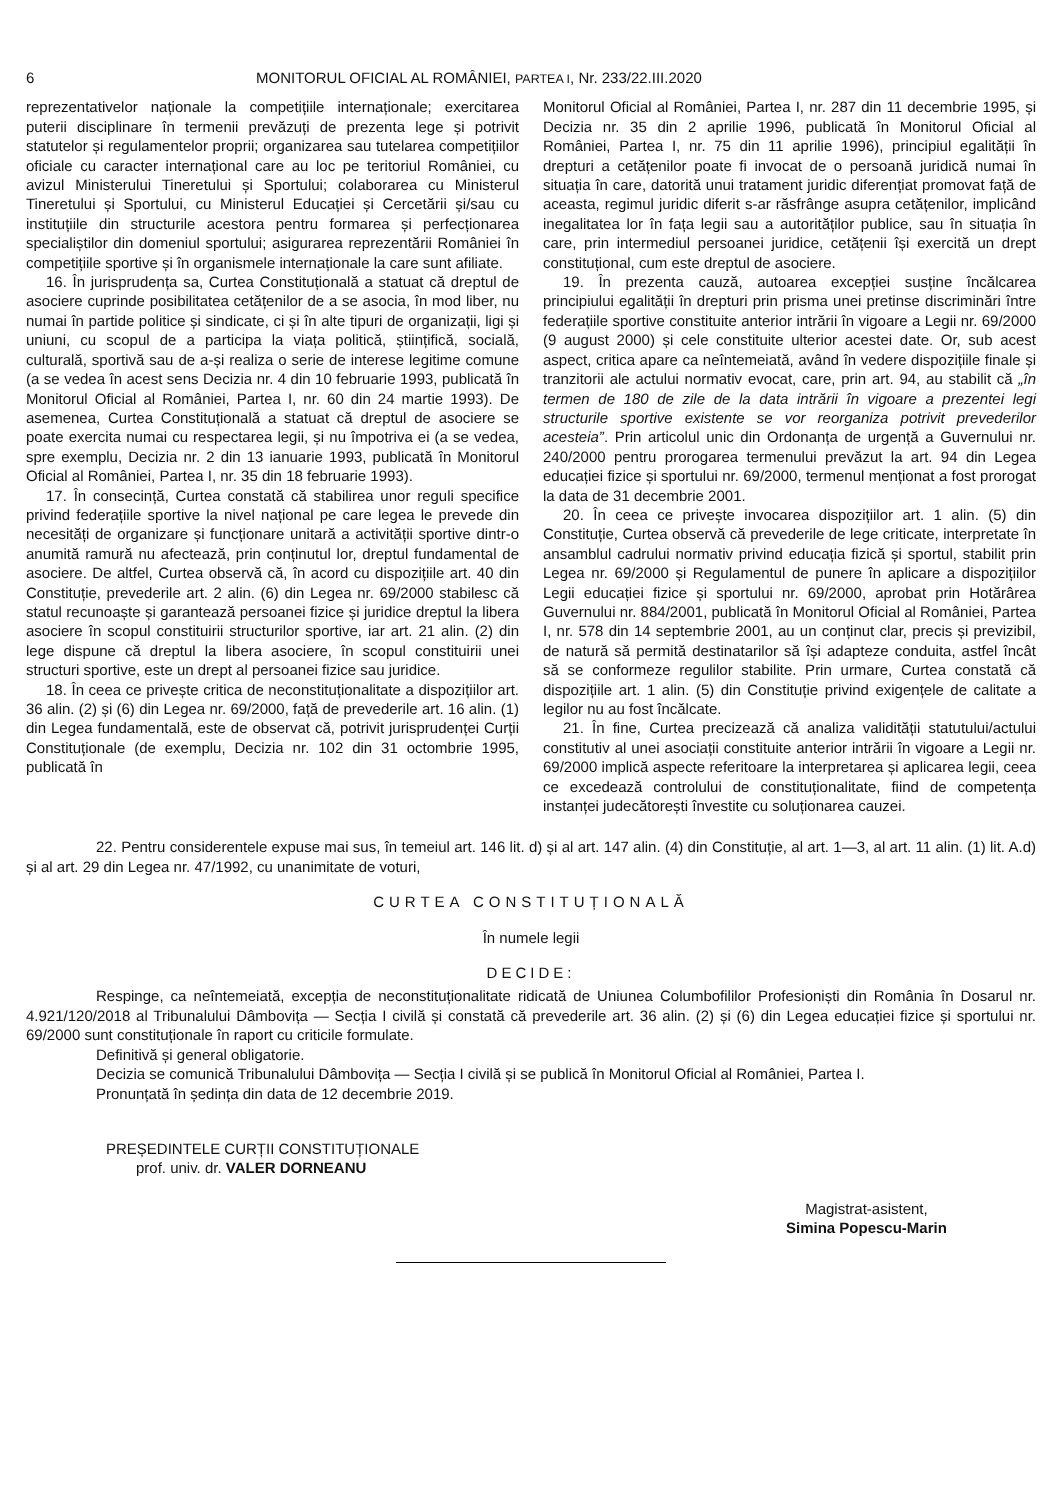6 MONITORUL OFICIAL AL ROMÂNIEI, PARTEA I, Nr. 233/22.III.2020
reprezentativelor naționale la competițiile internaționale; exercitarea puterii disciplinare în termenii prevăzuți de prezenta lege și potrivit statutelor și regulamentelor proprii; organizarea sau tutelarea competițiilor oficiale cu caracter internațional care au loc pe teritoriul României, cu avizul Ministerului Tineretului și Sportului; colaborarea cu Ministerul Tineretului și Sportului, cu Ministerul Educației și Cercetării și/sau cu instituțiile din structurile acestora pentru formarea și perfecționarea specialiștilor din domeniul sportului; asigurarea reprezentării României în competițiile sportive și în organismele internaționale la care sunt afiliate.
16. În jurisprudența sa, Curtea Constituțională a statuat că dreptul de asociere cuprinde posibilitatea cetățenilor de a se asocia, în mod liber, nu numai în partide politice și sindicate, ci și în alte tipuri de organizații, ligi și uniuni, cu scopul de a participa la viața politică, științifică, socială, culturală, sportivă sau de a-și realiza o serie de interese legitime comune (a se vedea în acest sens Decizia nr. 4 din 10 februarie 1993, publicată în Monitorul Oficial al României, Partea I, nr. 60 din 24 martie 1993). De asemenea, Curtea Constituțională a statuat că dreptul de asociere se poate exercita numai cu respectarea legii, și nu împotriva ei (a se vedea, spre exemplu, Decizia nr. 2 din 13 ianuarie 1993, publicată în Monitorul Oficial al României, Partea I, nr. 35 din 18 februarie 1993).
17. În consecință, Curtea constată că stabilirea unor reguli specifice privind federațiile sportive la nivel național pe care legea le prevede din necesități de organizare și funcționare unitară a activității sportive dintr-o anumită ramură nu afectează, prin conținutul lor, dreptul fundamental de asociere. De altfel, Curtea observă că, în acord cu dispozițiile art. 40 din Constituție, prevederile art. 2 alin. (6) din Legea nr. 69/2000 stabilesc că statul recunoaște și garantează persoanei fizice și juridice dreptul la libera asociere în scopul constituirii structurilor sportive, iar art. 21 alin. (2) din lege dispune că dreptul la libera asociere, în scopul constituirii unei structuri sportive, este un drept al persoanei fizice sau juridice.
18. În ceea ce privește critica de neconstituționalitate a dispozițiilor art. 36 alin. (2) și (6) din Legea nr. 69/2000, față de prevederile art. 16 alin. (1) din Legea fundamentală, este de observat că, potrivit jurisprudenței Curții Constituționale (de exemplu, Decizia nr. 102 din 31 octombrie 1995, publicată în
Monitorul Oficial al României, Partea I, nr. 287 din 11 decembrie 1995, și Decizia nr. 35 din 2 aprilie 1996, publicată în Monitorul Oficial al României, Partea I, nr. 75 din 11 aprilie 1996), principiul egalității în drepturi a cetățenilor poate fi invocat de o persoană juridică numai în situația în care, datorită unui tratament juridic diferențiat promovat față de aceasta, regimul juridic diferit s-ar răsfrânge asupra cetățenilor, implicând inegalitatea lor în fața legii sau a autorităților publice, sau în situația în care, prin intermediul persoanei juridice, cetățenii își exercită un drept constituțional, cum este dreptul de asociere.
19. În prezenta cauză, autoarea excepției susține încălcarea principiului egalității în drepturi prin prisma unei pretinse discriminări între federațiile sportive constituite anterior intrării în vigoare a Legii nr. 69/2000 (9 august 2000) și cele constituite ulterior acestei date. Or, sub acest aspect, critica apare ca neîntemeiată, având în vedere dispozițiile finale și tranzitorii ale actului normativ evocat, care, prin art. 94, au stabilit că „în termen de 180 de zile de la data intrării în vigoare a prezentei legi structurile sportive existente se vor reorganiza potrivit prevederilor acesteia”. Prin articolul unic din Ordonanța de urgență a Guvernului nr. 240/2000 pentru prorogarea termenului prevăzut la art. 94 din Legea educației fizice și sportului nr. 69/2000, termenul menționat a fost prorogat la data de 31 decembrie 2001.
20. În ceea ce privește invocarea dispozițiilor art. 1 alin. (5) din Constituție, Curtea observă că prevederile de lege criticate, interpretate în ansamblul cadrului normativ privind educația fizică și sportul, stabilit prin Legea nr. 69/2000 și Regulamentul de punere în aplicare a dispozițiilor Legii educației fizice și sportului nr. 69/2000, aprobat prin Hotărârea Guvernului nr. 884/2001, publicată în Monitorul Oficial al României, Partea I, nr. 578 din 14 septembrie 2001, au un conținut clar, precis și previzibil, de natură să permită destinatarilor să își adapteze conduita, astfel încât să se conformeze regulilor stabilite. Prin urmare, Curtea constată că dispozițiile art. 1 alin. (5) din Constituție privind exigențele de calitate a legilor nu au fost încălcate.
21. În fine, Curtea precizează că analiza validității statutului/actului constitutiv al unei asociații constituite anterior intrării în vigoare a Legii nr. 69/2000 implică aspecte referitoare la interpretarea și aplicarea legii, ceea ce excedează controlului de constituționalitate, fiind de competența instanței judecătorești învestite cu soluționarea cauzei.
22. Pentru considerentele expuse mai sus, în temeiul art. 146 lit. d) și al art. 147 alin. (4) din Constituție, al art. 1—3, al art. 11 alin. (1) lit. A.d) și al art. 29 din Legea nr. 47/1992, cu unanimitate de voturi,
CURTEA CONSTITUȚIONALĂ
În numele legii
DECIDE:
Respinge, ca neîntemeiată, excepția de neconstituționalitate ridicată de Uniunea Columbofililor Profesioniști din România în Dosarul nr. 4.921/120/2018 al Tribunalului Dâmbovița — Secția I civilă și constată că prevederile art. 36 alin. (2) și (6) din Legea educației fizice și sportului nr. 69/2000 sunt constituționale în raport cu criticile formulate.
Definitivă și general obligatorie.
Decizia se comunică Tribunalului Dâmbovița — Secția I civilă și se publică în Monitorul Oficial al României, Partea I.
Pronunțată în ședința din data de 12 decembrie 2019.
PREȘEDINTELE CURȚII CONSTITUȚIONALE
prof. univ. dr. VALER DORNEANU
Magistrat-asistent,
Simina Popescu-Marin